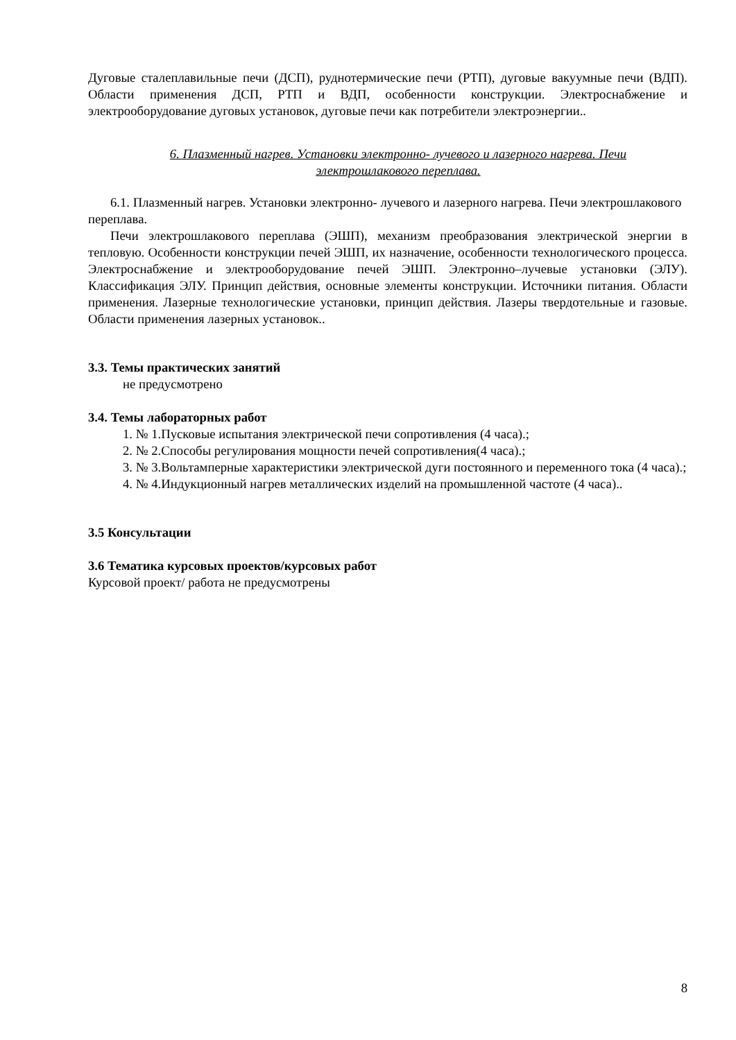Дуговые сталеплавильные печи (ДСП), руднотермические печи (РТП), дуговые вакуумные печи (ВДП). Области применения ДСП, РТП и ВДП, особенности конструкции. Электроснабжение и электрооборудование дуговых установок, дуговые печи как потребители электроэнергии..
6. Плазменный нагрев. Установки электронно- лучевого и лазерного нагрева. Печи электрошлакового переплава.
6.1. Плазменный нагрев. Установки электронно- лучевого и лазерного нагрева. Печи электрошлакового переплава.
Печи электрошлакового переплава (ЭШП), механизм преобразования электрической энергии в тепловую. Особенности конструкции печей ЭШП, их назначение, особенности технологического процесса. Электроснабжение и электрооборудование печей ЭШП. Электронно–лучевые установки (ЭЛУ). Классификация ЭЛУ. Принцип действия, основные элементы конструкции. Источники питания. Области применения. Лазерные технологические установки, принцип действия. Лазеры твердотельные и газовые. Области применения лазерных установок..
3.3. Темы практических занятий
не предусмотрено
3.4. Темы лабораторных работ
1. № 1.Пусковые испытания электрической печи сопротивления (4 часа).;
2. № 2.Способы регулирования мощности печей сопротивления(4 часа).;
3. № 3.Вольтамперные характеристики электрической дуги постоянного и переменного тока (4 часа).;
4. № 4.Индукционный нагрев металлических изделий на промышленной частоте (4 часа)..
3.5 Консультации
3.6 Тематика курсовых проектов/курсовых работ
Курсовой проект/ работа не предусмотрены
8